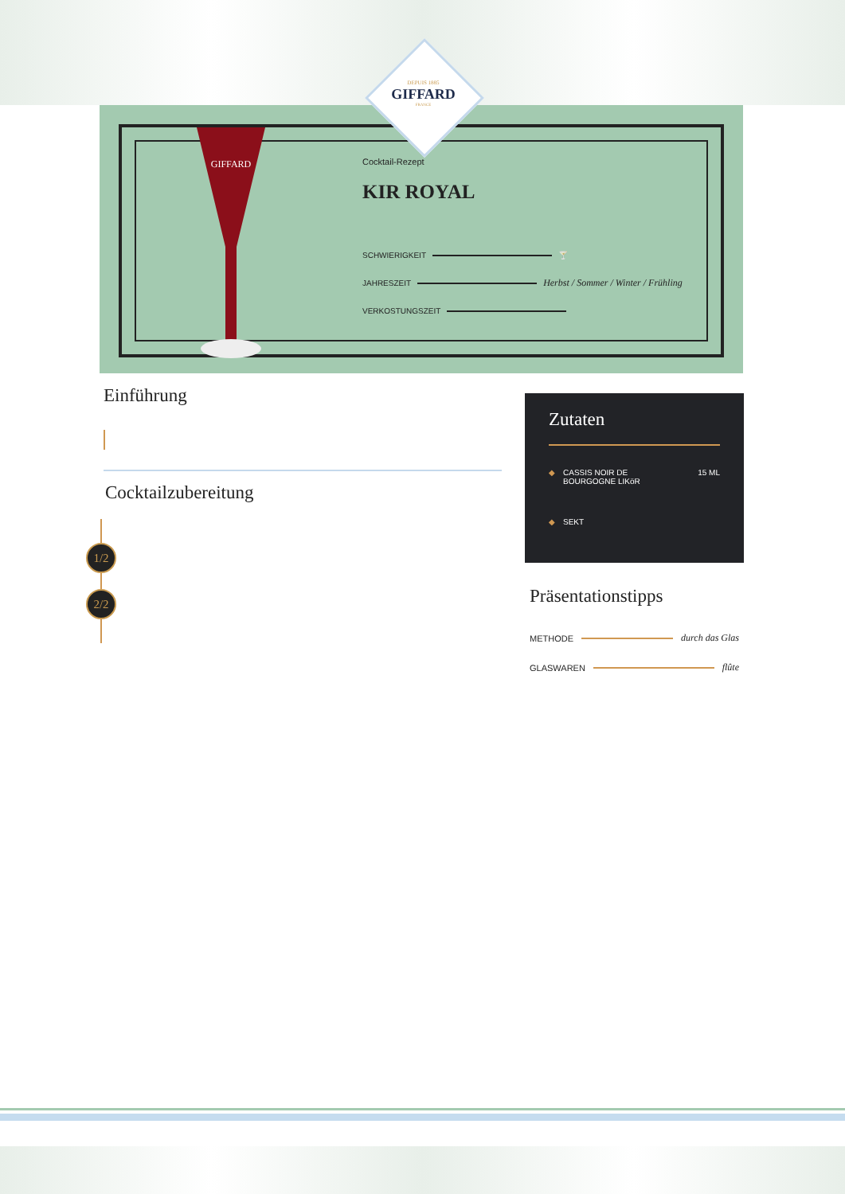GIFFARD
Cocktail-Rezept
KIR ROYAL
SCHWIERIGKEIT 🍸
JAHRESZEIT Herbst / Sommer / Winter / Frühling
VERKOSTUNGSZEIT
DEPUIS 1885
GIFFARD
FRANCE
Einführung
Cocktailzubereitung
1/2
2/2
Zutaten
◆ CASSIS NOIR DE
BOURGOGNE LIKöR 15 ML
◆ SEKT
Präsentationstipps
METHODE durch das Glas
GLASWAREN flûte